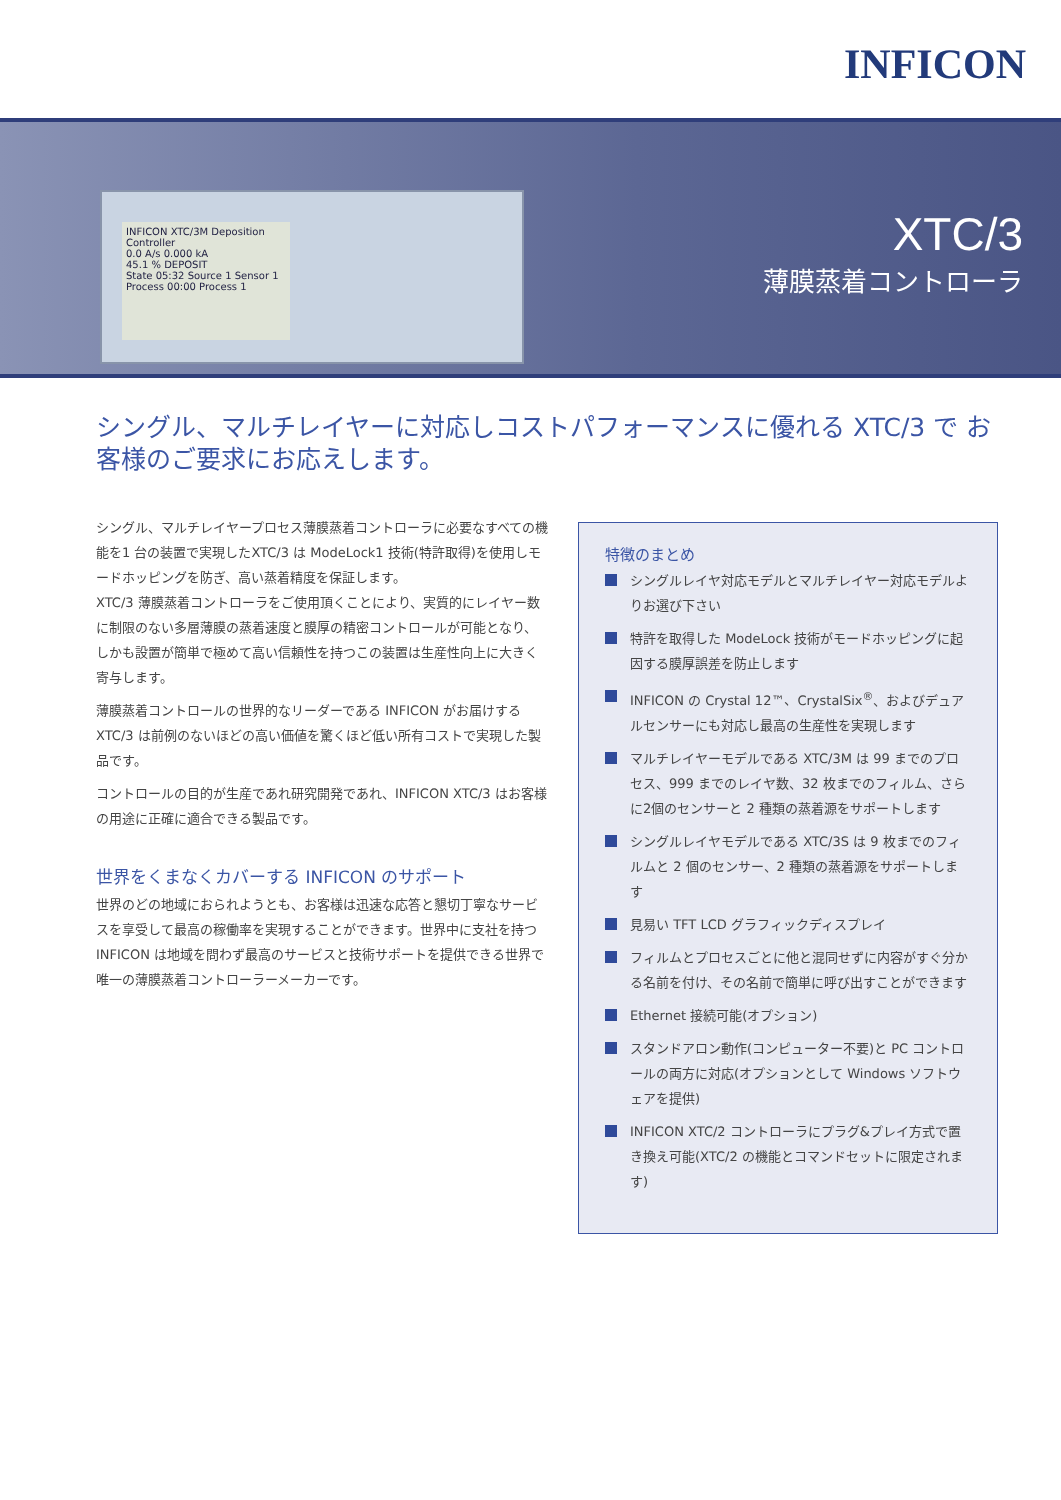INFICON
INFICON XTC/3M Deposition Controller
0.0 A/s 0.000 kA
45.1 % DEPOSIT
State 05:32 Source 1 Sensor 1
Process 00:00 Process 1
XTC/3
薄膜蒸着コントローラ
シングル、マルチレイヤーに対応しコストパフォーマンスに優れる XTC/3 で お客様のご要求にお応えします。
シングル、マルチレイヤープロセス薄膜蒸着コントローラに必要なすべての機能を1 台の装置で実現したXTC/3 は ModeLock1 技術(特許取得)を使用しモードホッピングを防ぎ、高い蒸着精度を保証します。
XTC/3 薄膜蒸着コントローラをご使用頂くことにより、実質的にレイヤー数に制限のない多層薄膜の蒸着速度と膜厚の精密コントロールが可能となり、しかも設置が簡単で極めて高い信頼性を持つこの装置は生産性向上に大きく寄与します。
薄膜蒸着コントロールの世界的なリーダーである INFICON がお届けする XTC/3 は前例のないほどの高い価値を驚くほど低い所有コストで実現した製品です。
コントロールの目的が生産であれ研究開発であれ、INFICON XTC/3 はお客様の用途に正確に適合できる製品です。
世界をくまなくカバーする INFICON のサポート
世界のどの地域におられようとも、お客様は迅速な応答と懇切丁寧なサービスを享受して最高の稼働率を実現することができます。世界中に支社を持つ INFICON は地域を問わず最高のサービスと技術サポートを提供できる世界で唯一の薄膜蒸着コントローラーメーカーです。
特徴のまとめ
シングルレイヤ対応モデルとマルチレイヤー対応モデルよりお選び下さい
特許を取得した ModeLock 技術がモードホッピングに起因する膜厚誤差を防止します
INFICON の Crystal 12™、CrystalSix<sup>®</sup>、およびデュアルセンサーにも対応し最高の生産性を実現します
マルチレイヤーモデルである XTC/3M は 99 までのプロセス、999 までのレイヤ数、32 枚までのフィルム、さらに2個のセンサーと 2 種類の蒸着源をサポートします
シングルレイヤモデルである XTC/3S は 9 枚までのフィルムと 2 個のセンサー、2 種類の蒸着源をサポートします
見易い TFT LCD グラフィックディスプレイ
フィルムとプロセスごとに他と混同せずに内容がすぐ分かる名前を付け、その名前で簡単に呼び出すことができます
Ethernet 接続可能(オプション)
スタンドアロン動作(コンピューター不要)と PC コントロールの両方に対応(オプションとして Windows ソフトウェアを提供)
INFICON XTC/2 コントローラにプラグ&プレイ方式で置き換え可能(XTC/2 の機能とコマンドセットに限定されます)